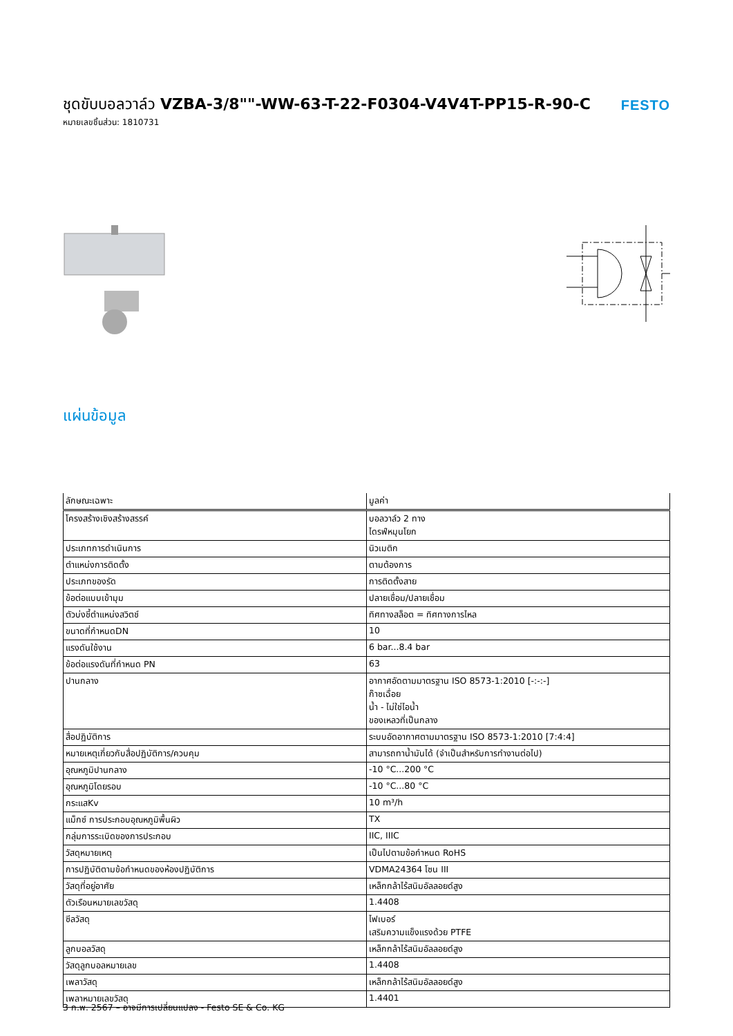ชุดขับบอลวาล์ว VZBA-3/8""-WW-63-T-22-F0304-V4V4T-PP15-R-90-C
หมายเลขชิ้นส่วน: 1810731
FESTO
แผ่นข้อมูล
| ลักษณะเฉพาะ | มูลค่า |
| --- | --- |
| โครงสร้างเชิงสร้างสรรค์ | บอลวาล์ว 2 ทาง ไดรฟ์หมุนโยก |
| ประเภทการดำเนินการ | นิวเมติก |
| ตำแหน่งการติดตั้ง | ตามต้องการ |
| ประเภทของรัด | การติดตั้งสาย |
| ข้อต่อแบบเข้ามุม | ปลายเชื่อม/ปลายเชื่อม |
| ตัวบ่งชี้ตำแหน่งสวิตช์ | ทิศทางสล็อต = ทิศทางการไหล |
| ขนาดที่กำหนดDN | 10 |
| แรงดันใช้งาน | 6 bar...8.4 bar |
| ข้อต่อแรงดันที่กำหนด PN | 63 |
| ปานกลาง | อากาศอัดตามมาตรฐาน ISO 8573-1:2010 [-:-:-] ก๊าซเฉื่อย น้ำ - ไม่ใช่ไอน้ำ ของเหลวที่เป็นกลาง |
| สื่อปฏิบัติการ | ระบบอัดอากาศตามมาตรฐาน ISO 8573-1:2010 [7:4:4] |
| หมายเหตุเกี่ยวกับสื่อปฏิบัติการ/ควบคุม | สามารถทาน้ำมันได้ (จำเป็นสำหรับการทำงานต่อไป) |
| อุณหภูมิปานกลาง | -10 °C...200 °C |
| อุณหภูมิโดยรอบ | -10 °C...80 °C |
| กระแสKv | 10 m³/h |
| แม็กซ์ การประกอบอุณหภูมิพื้นผิว | TX |
| กลุ่มการระเบิดของการประกอบ | IIC, IIIC |
| วัสดุหมายเหตุ | เป็นไปตามข้อกำหนด RoHS |
| การปฏิบัติตามข้อกำหนดของห้องปฏิบัติการ | VDMA24364 โซน III |
| วัสดุที่อยู่อาศัย | เหล็กกล้าไร้สนิมอัลลอยด์สูง |
| ตัวเรือนหมายเลขวัสดุ | 1.4408 |
| ซีลวัสดุ | ไฟเบอร์ เสริมความแข็งแรงด้วย PTFE |
| ลูกบอลวัสดุ | เหล็กกล้าไร้สนิมอัลลอยด์สูง |
| วัสดุลูกบอลหมายเลข | 1.4408 |
| เพลาวัสดุ | เหล็กกล้าไร้สนิมอัลลอยด์สูง |
| เพลาหมายเลขวัสดุ | 1.4401 |
3 ก.พ. 2567 – อาจมีการเปลี่ยนแปลง - Festo SE & Co. KG